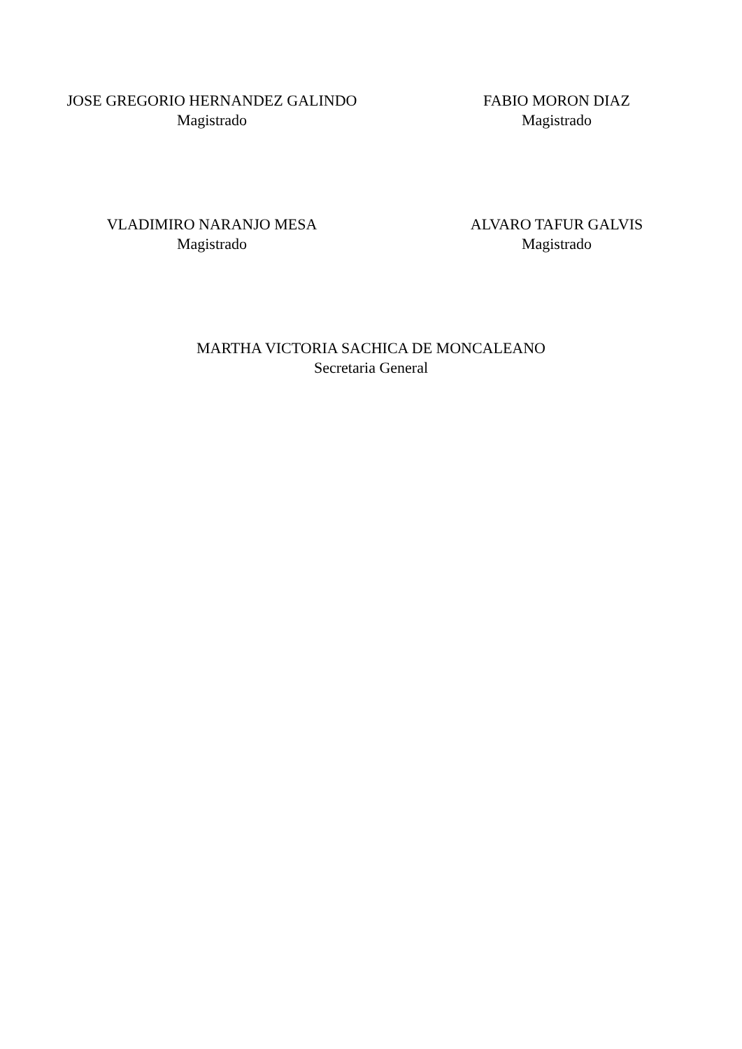JOSE GREGORIO HERNANDEZ GALINDO
Magistrado
FABIO MORON DIAZ
Magistrado
VLADIMIRO NARANJO MESA
Magistrado
ALVARO TAFUR GALVIS
Magistrado
MARTHA VICTORIA SACHICA DE MONCALEANO
Secretaria General